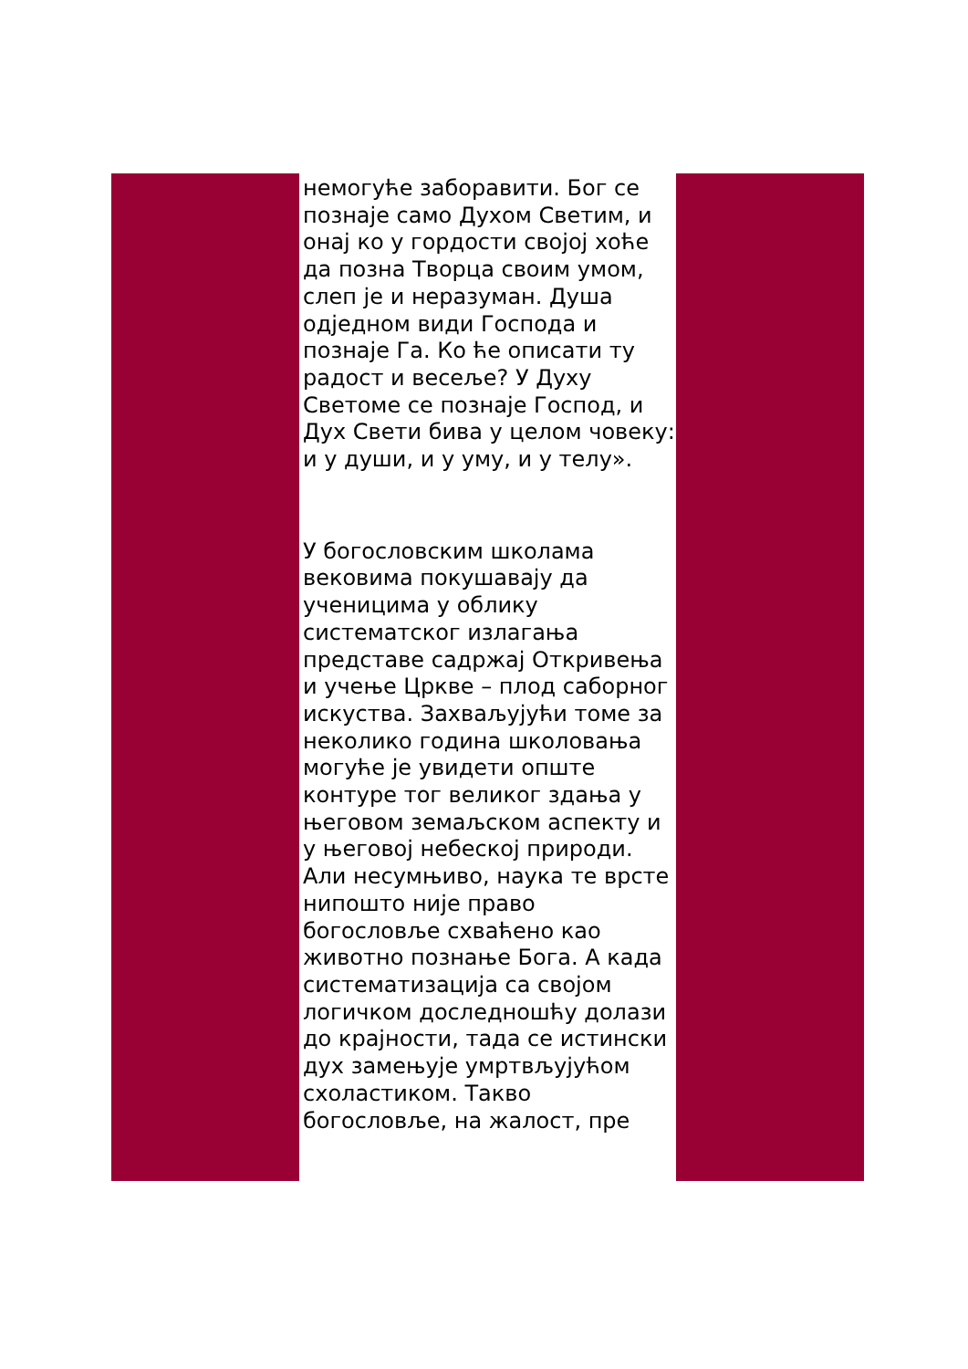немогуће заборавити. Бог се познаје само Духом Светим, и онај ко у гордости својој хоће да позна Творца своим умом, слеп је и неразуман. Душа одједном види Господа и познаје Га. Ко ће описати ту радост и весеље? У Духу Светоме се познаје Господ, и Дух Свети бива у целом човеку: и у души, и у уму, и у телу».
У богословским школама вековима покушавају да ученицима у облику систематског излагања представе садржај Откривења и учење Цркве – плод саборног искуства. Захваљујући томе за неколико година школовања могуће је увидети опште контуре тог великог здања у његовом земаљском аспекту и у његовој небеској природи. Али несумњиво, наука те врсте нипошто није право богословље схваћено као животно познање Бога. А када систематизација са својом логичком доследношћу долази до крајности, тада се истински дух замењује умртвљујућом схоластиком. Такво богословље, на жалост, пре